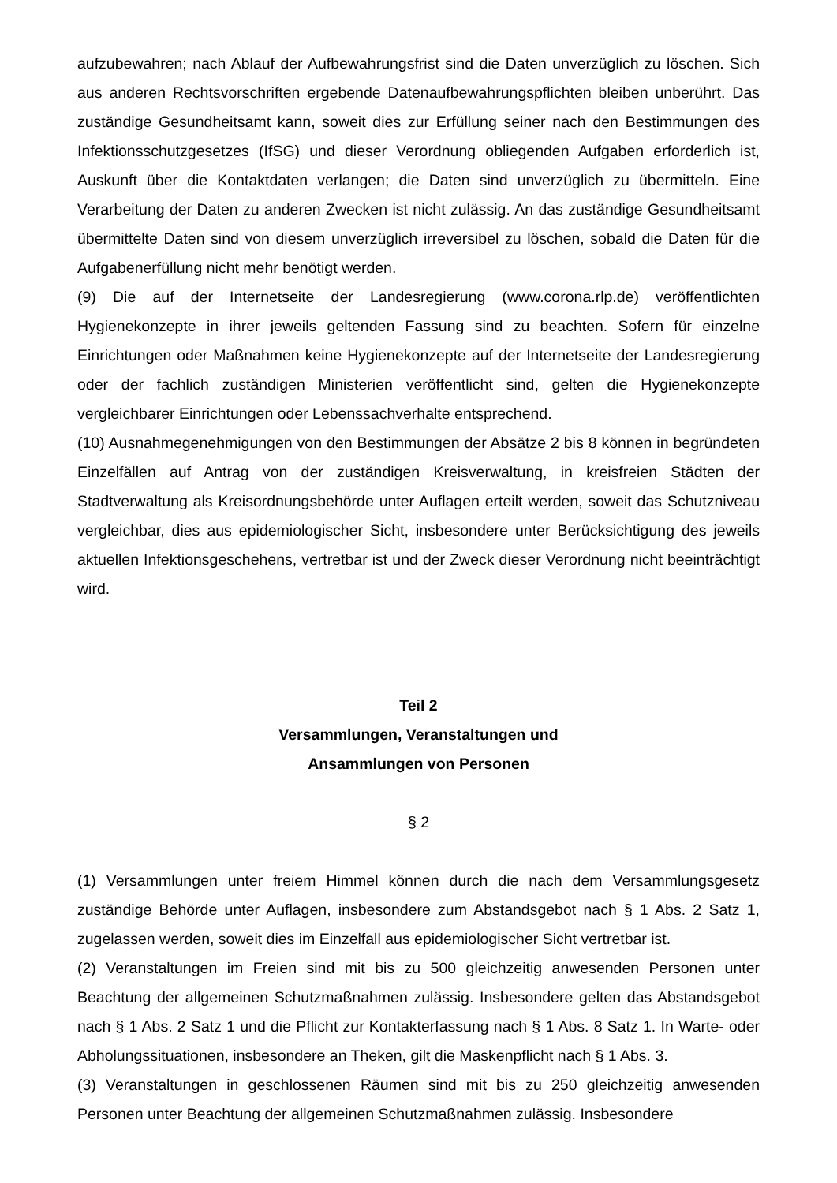aufzubewahren; nach Ablauf der Aufbewahrungsfrist sind die Daten unverzüglich zu löschen. Sich aus anderen Rechtsvorschriften ergebende Datenaufbewahrungspflichten bleiben unberührt. Das zuständige Gesundheitsamt kann, soweit dies zur Erfüllung seiner nach den Bestimmungen des Infektionsschutzgesetzes (IfSG) und dieser Verordnung obliegenden Aufgaben erforderlich ist, Auskunft über die Kontaktdaten verlangen; die Daten sind unverzüglich zu übermitteln. Eine Verarbeitung der Daten zu anderen Zwecken ist nicht zulässig. An das zuständige Gesundheitsamt übermittelte Daten sind von diesem unverzüglich irreversibel zu löschen, sobald die Daten für die Aufgabenerfüllung nicht mehr benötigt werden.
(9) Die auf der Internetseite der Landesregierung (www.corona.rlp.de) veröffentlichten Hygienekonzepte in ihrer jeweils geltenden Fassung sind zu beachten. Sofern für einzelne Einrichtungen oder Maßnahmen keine Hygienekonzepte auf der Internetseite der Landesregierung oder der fachlich zuständigen Ministerien veröffentlicht sind, gelten die Hygienekonzepte vergleichbarer Einrichtungen oder Lebenssachverhalte entsprechend.
(10) Ausnahmegenehmigungen von den Bestimmungen der Absätze 2 bis 8 können in begründeten Einzelfällen auf Antrag von der zuständigen Kreisverwaltung, in kreisfreien Städten der Stadtverwaltung als Kreisordnungsbehörde unter Auflagen erteilt werden, soweit das Schutzniveau vergleichbar, dies aus epidemiologischer Sicht, insbesondere unter Berücksichtigung des jeweils aktuellen Infektionsgeschehens, vertretbar ist und der Zweck dieser Verordnung nicht beeinträchtigt wird.
Teil 2
Versammlungen, Veranstaltungen und
Ansammlungen von Personen
§ 2
(1) Versammlungen unter freiem Himmel können durch die nach dem Versammlungsgesetz zuständige Behörde unter Auflagen, insbesondere zum Abstandsgebot nach § 1 Abs. 2 Satz 1, zugelassen werden, soweit dies im Einzelfall aus epidemiologischer Sicht vertretbar ist.
(2) Veranstaltungen im Freien sind mit bis zu 500 gleichzeitig anwesenden Personen unter Beachtung der allgemeinen Schutzmaßnahmen zulässig. Insbesondere gelten das Abstandsgebot nach § 1 Abs. 2 Satz 1 und die Pflicht zur Kontakterfassung nach § 1 Abs. 8 Satz 1. In Warte- oder Abholungssituationen, insbesondere an Theken, gilt die Maskenpflicht nach § 1 Abs. 3.
(3) Veranstaltungen in geschlossenen Räumen sind mit bis zu 250 gleichzeitig anwesenden Personen unter Beachtung der allgemeinen Schutzmaßnahmen zulässig. Insbesondere